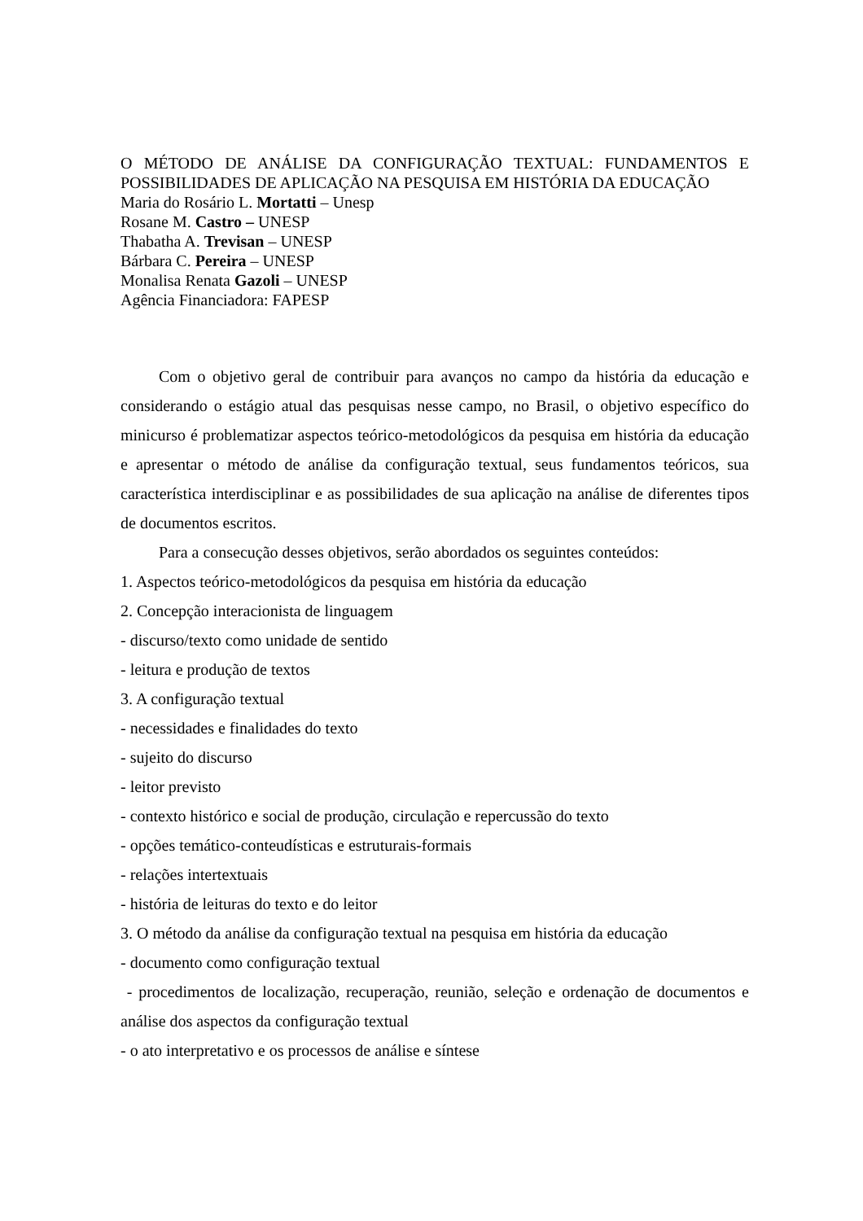O MÉTODO DE ANÁLISE DA CONFIGURAÇÃO TEXTUAL: FUNDAMENTOS E
POSSIBILIDADES DE APLICAÇÃO NA PESQUISA EM HISTÓRIA DA EDUCAÇÃO
Maria do Rosário L. Mortatti – Unesp
Rosane M. Castro – UNESP
Thabatha A. Trevisan – UNESP
Bárbara C. Pereira – UNESP
Monalisa Renata Gazoli – UNESP
Agência Financiadora: FAPESP
Com o objetivo geral de contribuir para avanços no campo da história da educação e considerando o estágio atual das pesquisas nesse campo, no Brasil, o objetivo específico do minicurso é problematizar aspectos teórico-metodológicos da pesquisa em história da educação e apresentar o método de análise da configuração textual, seus fundamentos teóricos, sua característica interdisciplinar e as possibilidades de sua aplicação na análise de diferentes tipos de documentos escritos.
Para a consecução desses objetivos, serão abordados os seguintes conteúdos:
1. Aspectos teórico-metodológicos da pesquisa em história da educação
2. Concepção interacionista de linguagem
- discurso/texto como unidade de sentido
- leitura e produção de textos
3. A configuração textual
- necessidades e finalidades do texto
- sujeito do discurso
- leitor previsto
- contexto histórico e social de produção, circulação e repercussão do texto
- opções temático-conteudísticas e estruturais-formais
- relações intertextuais
- história de leituras do texto e do leitor
3. O método da análise da configuração textual na pesquisa em história da educação
- documento como configuração textual
- procedimentos de localização, recuperação, reunião, seleção e ordenação de documentos e análise dos aspectos da configuração textual
- o ato interpretativo e os processos de análise e síntese